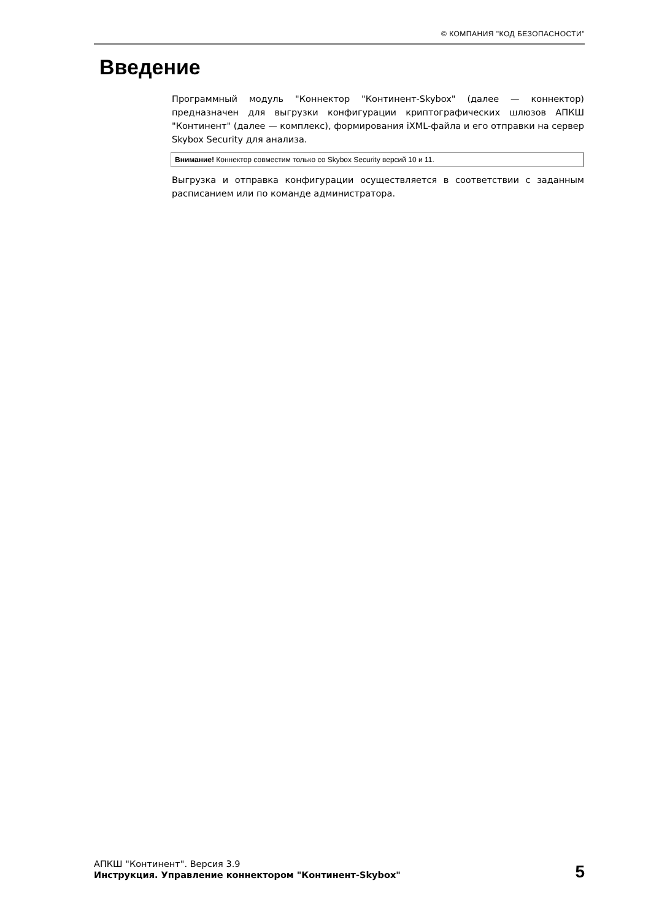© КОМПАНИЯ "КОД БЕЗОПАСНОСТИ"
Введение
Программный модуль "Коннектор "Континент-Skybox" (далее — коннектор) предназначен для выгрузки конфигурации криптографических шлюзов АПКШ "Континент" (далее — комплекс), формирования iXML-файла и его отправки на сервер Skybox Security для анализа.
Внимание! Коннектор совместим только со Skybox Security версий 10 и 11.
Выгрузка и отправка конфигурации осуществляется в соответствии с заданным расписанием или по команде администратора.
АПКШ "Континент". Версия 3.9
Инструкция. Управление коннектором "Континент-Skybox"
5